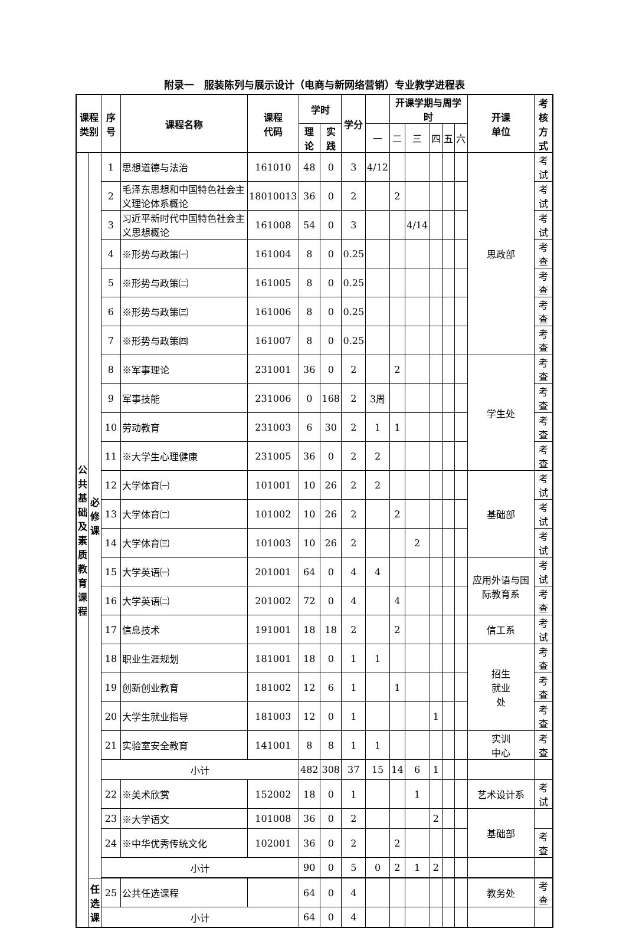附录一　服装陈列与展示设计（电商与新网络营销）专业教学进程表
| 课程 类别 | | 序号 | 课程名称 | 课程 代码 | 学时 | | 学分 | | 开课学期与周学时 | | | | | 开课 单位 | 考核 方式 |
| --- | --- | --- | --- | --- | --- | --- | --- | --- | --- | --- | --- | --- | --- | --- | --- |
| | | | | | 理论 | 实践 | | 一 | 二 | 三 | 四 | 五 | 六 | | |
| 公 共 基 础 及 素 质 教 育 课 程 | 必 修 课 | 1 | 思想道德与法治 | 161010 | 48 | 0 | 3 | 4/12 | | | | | | 思政部 | 考试 |
| | | 2 | 毛泽东思想和中国特色社会主义理论体系概论 | 18010013 | 36 | 0 | 2 | | 2 | | | | | | 考试 |
| | | 3 | 习近平新时代中国特色社会主义思想概论 | 161008 | 54 | 0 | 3 | | | 4/14 | | | | | 考试 |
| | | 4 | ※形势与政策㈠ | 161004 | 8 | 0 | 0.25 | | | | | | | | 考查 |
| | | 5 | ※形势与政策㈡ | 161005 | 8 | 0 | 0.25 | | | | | | | | 考查 |
| | | 6 | ※形势与政策㈢ | 161006 | 8 | 0 | 0.25 | | | | | | | | 考查 |
| | | 7 | ※形势与政策㈣ | 161007 | 8 | 0 | 0.25 | | | | | | | | 考查 |
| | | 8 | ※军事理论 | 231001 | 36 | 0 | 2 | | 2 | | | | | 学生处 | 考查 |
| | | 9 | 军事技能 | 231006 | 0 | 168 | 2 | 3周 | | | | | | | 考查 |
| | | 10 | 劳动教育 | 231003 | 6 | 30 | 2 | 1 | 1 | | | | | | 考查 |
| | | 11 | ※大学生心理健康 | 231005 | 36 | 0 | 2 | 2 | | | | | | | 考查 |
| | | 12 | 大学体育㈠ | 101001 | 10 | 26 | 2 | 2 | | | | | | 基础部 | 考试 |
| | | 13 | 大学体育㈡ | 101002 | 10 | 26 | 2 | | 2 | | | | | | 考试 |
| | | 14 | 大学体育㈢ | 101003 | 10 | 26 | 2 | | | 2 | | | | | 考试 |
| | | 15 | 大学英语㈠ | 201001 | 64 | 0 | 4 | 4 | | | | | | 应用外语与国际教育系 | 考试 |
| | | 16 | 大学英语㈡ | 201002 | 72 | 0 | 4 | | 4 | | | | | | 考查 |
| | | 17 | 信息技术 | 191001 | 18 | 18 | 2 | | 2 | | | | | 信工系 | 考试 |
| | | 18 | 职业生涯规划 | 181001 | 18 | 0 | 1 | 1 | | | | | | 招生 就业 处 | 考查 |
| | | 19 | 创新创业教育 | 181002 | 12 | 6 | 1 | | 1 | | | | | | 考查 |
| | | 20 | 大学生就业指导 | 181003 | 12 | 0 | 1 | | | | 1 | | | | 考查 |
| | | 21 | 实验室安全教育 | 141001 | 8 | 8 | 1 | 1 | | | | | | 实训 中心 | 考查 |
| | | 小计 | | | 482 | 308 | 37 | 15 | 14 | 6 | 1 | | | | |
| | | 22 | ※美术欣赏 | 152002 | 18 | 0 | 1 | | | 1 | | | | 艺术设计系 | 考试 |
| | | 23 | ※大学语文 | 101008 | 36 | 0 | 2 | | | | 2 | | | 基础部 | |
| | | 24 | ※中华优秀传统文化 | 102001 | 36 | 0 | 2 | | 2 | | | | | | 考查 |
| | | 小计 | | | 90 | 0 | 5 | 0 | 2 | 1 | 2 | | | | |
| | 任 选 课 | 25 | 公共任选课程 | | 64 | 0 | 4 | | | | | | | 教务处 | 考查 |
| | | 小计 | | | 64 | 0 | 4 | | | | | | | | |